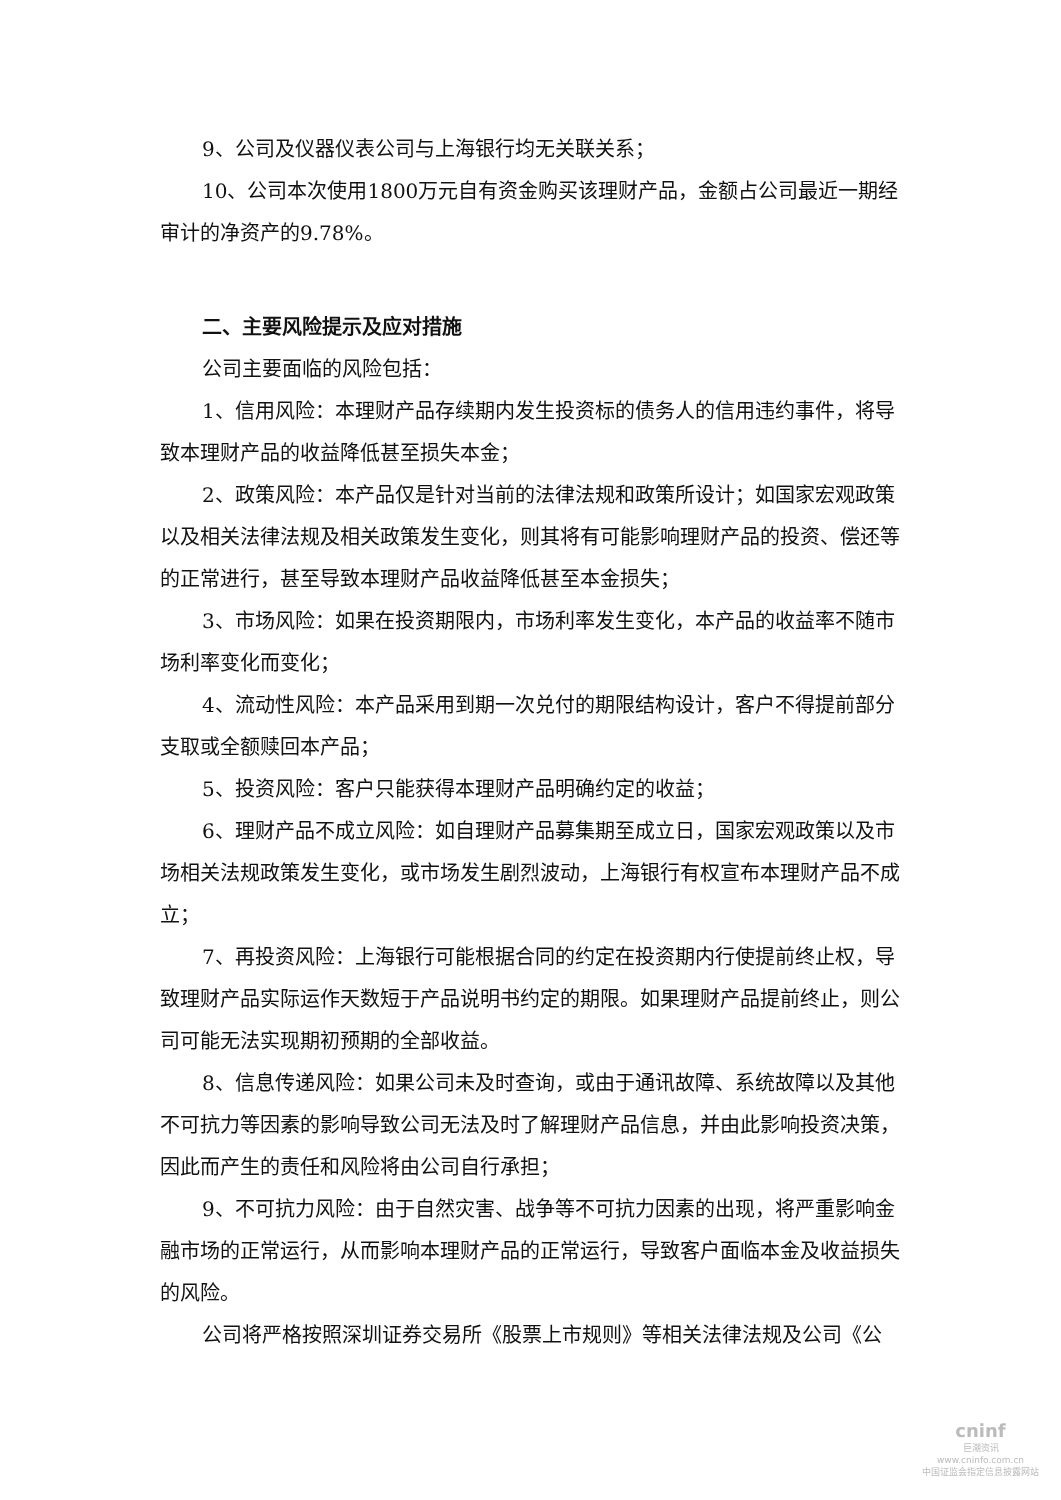9、公司及仪器仪表公司与上海银行均无关联关系；
10、公司本次使用1800万元自有资金购买该理财产品，金额占公司最近一期经审计的净资产的9.78%。
二、主要风险提示及应对措施
公司主要面临的风险包括：
1、信用风险：本理财产品存续期内发生投资标的债务人的信用违约事件，将导致本理财产品的收益降低甚至损失本金；
2、政策风险：本产品仅是针对当前的法律法规和政策所设计；如国家宏观政策以及相关法律法规及相关政策发生变化，则其将有可能影响理财产品的投资、偿还等的正常进行，甚至导致本理财产品收益降低甚至本金损失；
3、市场风险：如果在投资期限内，市场利率发生变化，本产品的收益率不随市场利率变化而变化；
4、流动性风险：本产品采用到期一次兑付的期限结构设计，客户不得提前部分支取或全额赎回本产品；
5、投资风险：客户只能获得本理财产品明确约定的收益；
6、理财产品不成立风险：如自理财产品募集期至成立日，国家宏观政策以及市场相关法规政策发生变化，或市场发生剧烈波动，上海银行有权宣布本理财产品不成立；
7、再投资风险：上海银行可能根据合同的约定在投资期内行使提前终止权，导致理财产品实际运作天数短于产品说明书约定的期限。如果理财产品提前终止，则公司可能无法实现期初预期的全部收益。
8、信息传递风险：如果公司未及时查询，或由于通讯故障、系统故障以及其他不可抗力等因素的影响导致公司无法及时了解理财产品信息，并由此影响投资决策，因此而产生的责任和风险将由公司自行承担；
9、不可抗力风险：由于自然灾害、战争等不可抗力因素的出现，将严重影响金融市场的正常运行，从而影响本理财产品的正常运行，导致客户面临本金及收益损失的风险。
公司将严格按照深圳证券交易所《股票上市规则》等相关法律法规及公司《公
cninf
巨潮资讯
www.cninfo.com.cn
中国证监会指定信息披露网站